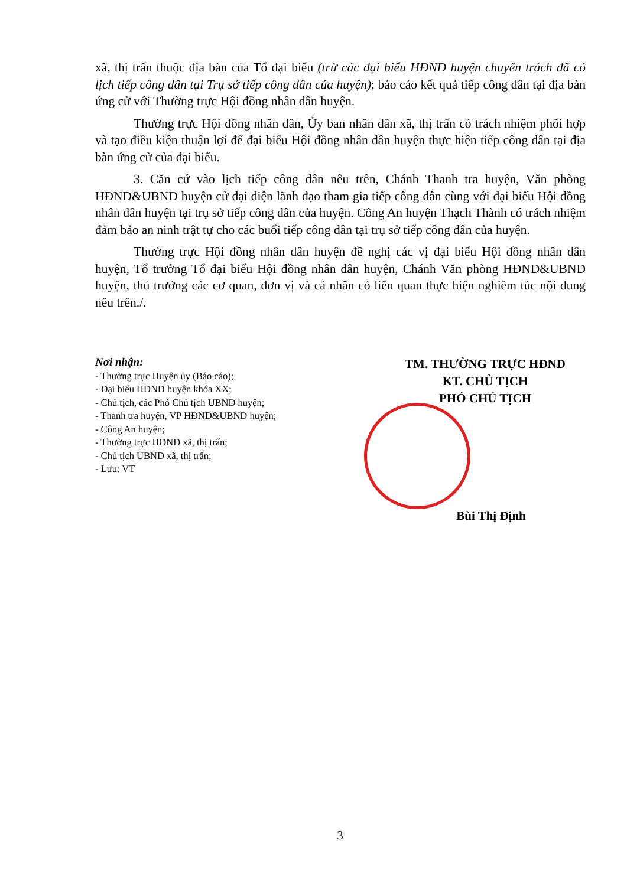xã, thị trấn thuộc địa bàn của Tổ đại biểu (trừ các đại biểu HĐND huyện chuyên trách đã có lịch tiếp công dân tại Trụ sở tiếp công dân của huyện); báo cáo kết quả tiếp công dân tại địa bàn ứng cử với Thường trực Hội đồng nhân dân huyện.
Thường trực Hội đồng nhân dân, Ủy ban nhân dân xã, thị trấn có trách nhiệm phối hợp và tạo điều kiện thuận lợi để đại biểu Hội đồng nhân dân huyện thực hiện tiếp công dân tại địa bàn ứng cử của đại biểu.
3. Căn cứ vào lịch tiếp công dân nêu trên, Chánh Thanh tra huyện, Văn phòng HĐND&UBND huyện cử đại diện lãnh đạo tham gia tiếp công dân cùng với đại biểu Hội đồng nhân dân huyện tại trụ sở tiếp công dân của huyện. Công An huyện Thạch Thành có trách nhiệm đảm bảo an ninh trật tự cho các buổi tiếp công dân tại trụ sở tiếp công dân của huyện.
Thường trực Hội đồng nhân dân huyện đề nghị các vị đại biểu Hội đồng nhân dân huyện, Tổ trưởng Tổ đại biểu Hội đồng nhân dân huyện, Chánh Văn phòng HĐND&UBND huyện, thủ trưởng các cơ quan, đơn vị và cá nhân có liên quan thực hiện nghiêm túc nội dung nêu trên./.
Nơi nhận:
- Thường trực Huyện ủy (Báo cáo);
- Đại biểu HĐND huyện khóa XX;
- Chủ tịch, các Phó Chủ tịch UBND huyện;
- Thanh tra huyện, VP HĐND&UBND huyện;
- Công An huyện;
- Thường trực HĐND xã, thị trấn;
- Chủ tịch UBND xã, thị trấn;
- Lưu: VT
TM. THƯỜNG TRỰC HĐND
KT. CHỦ TỊCH
PHÓ CHỦ TỊCH
Bùi Thị Định
3